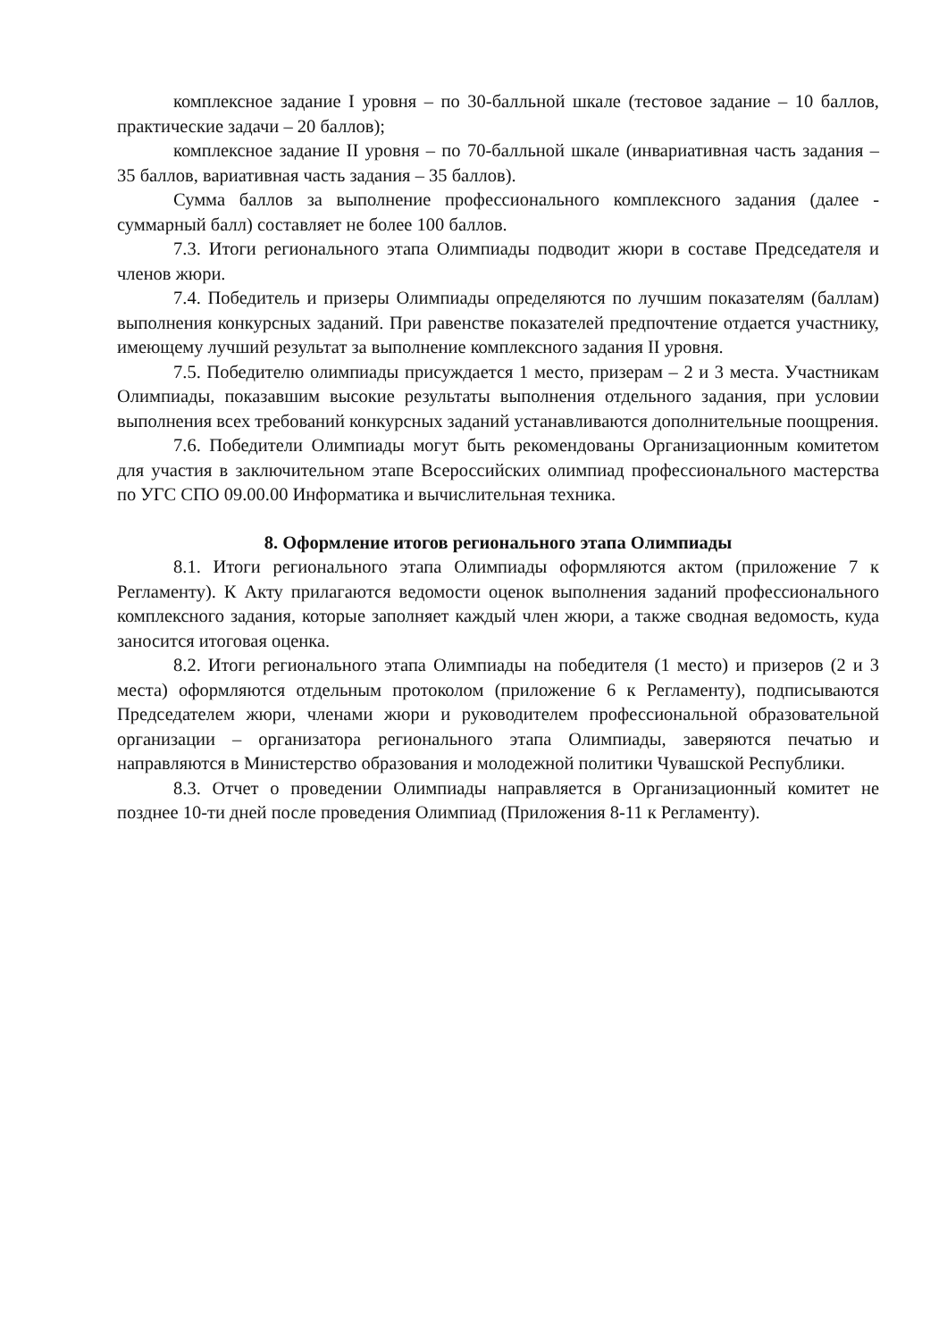комплексное задание I уровня – по 30-балльной шкале (тестовое задание – 10 баллов, практические задачи – 20 баллов);
комплексное задание II уровня – по 70-балльной шкале (инвариативная часть задания – 35 баллов, вариативная часть задания – 35 баллов).
Сумма баллов за выполнение профессионального комплексного задания (далее - суммарный балл) составляет не более 100 баллов.
7.3. Итоги регионального этапа Олимпиады подводит жюри в составе Председателя и членов жюри.
7.4. Победитель и призеры Олимпиады определяются по лучшим показателям (баллам) выполнения конкурсных заданий. При равенстве показателей предпочтение отдается участнику, имеющему лучший результат за выполнение комплексного задания II уровня.
7.5. Победителю олимпиады присуждается 1 место, призерам – 2 и 3 места. Участникам Олимпиады, показавшим высокие результаты выполнения отдельного задания, при условии выполнения всех требований конкурсных заданий устанавливаются дополнительные поощрения.
7.6. Победители Олимпиады могут быть рекомендованы Организационным комитетом для участия в заключительном этапе Всероссийских олимпиад профессионального мастерства по УГС СПО 09.00.00 Информатика и вычислительная техника.
8. Оформление итогов регионального этапа Олимпиады
8.1. Итоги регионального этапа Олимпиады оформляются актом (приложение 7 к Регламенту). К Акту прилагаются ведомости оценок выполнения заданий профессионального комплексного задания, которые заполняет каждый член жюри, а также сводная ведомость, куда заносится итоговая оценка.
8.2. Итоги регионального этапа Олимпиады на победителя (1 место) и призеров (2 и 3 места) оформляются отдельным протоколом (приложение 6 к Регламенту), подписываются Председателем жюри, членами жюри и руководителем профессиональной образовательной организации – организатора регионального этапа Олимпиады, заверяются печатью и направляются в Министерство образования и молодежной политики Чувашской Республики.
8.3. Отчет о проведении Олимпиады направляется в Организационный комитет не позднее 10-ти дней после проведения Олимпиад (Приложения 8-11 к Регламенту).